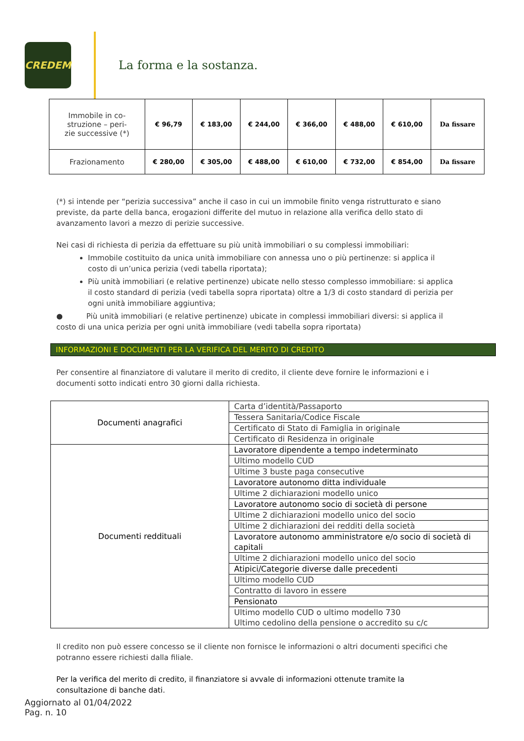CREDEM
La forma e la sostanza.
| Immobile in co- struzione – peri- zie successive (*) | € 96,79 | € 183,00 | € 244,00 | € 366,00 | € 488,00 | € 610,00 | Da fissare |
| Frazionamento | € 280,00 | € 305,00 | € 488,00 | € 610,00 | € 732,00 | € 854,00 | Da fissare |
(*) si intende per “perizia successiva” anche il caso in cui un immobile finito venga ristrutturato e siano previste, da parte della banca, erogazioni differite del mutuo in relazione alla verifica dello stato di avanzamento lavori a mezzo di perizie successive.
Nei casi di richiesta di perizia da effettuare su più unità immobiliari o su complessi immobiliari:
Immobile costituito da unica unità immobiliare con annessa uno o più pertinenze: si applica il costo di un’unica perizia (vedi tabella riportata);
Più unità immobiliari (e relative pertinenze) ubicate nello stesso complesso immobiliare: si applica il costo standard di perizia (vedi tabella sopra riportata) oltre a 1/3 di costo standard di perizia per ogni unità immobiliare aggiuntiva;
● Più unità immobiliari (e relative pertinenze) ubicate in complessi immobiliari diversi: si applica il costo di una unica perizia per ogni unità immobiliare (vedi tabella sopra riportata)
INFORMAZIONI E DOCUMENTI PER LA VERIFICA DEL MERITO DI CREDITO
Per consentire al finanziatore di valutare il merito di credito, il cliente deve fornire le informazioni e i documenti sotto indicati entro 30 giorni dalla richiesta.
| Documenti anagrafici | Carta d’identità/Passaporto |
| | Tessera Sanitaria/Codice Fiscale |
| | Certificato di Stato di Famiglia in originale |
| | Certificato di Residenza in originale |
| Documenti reddituali | Lavoratore dipendente a tempo indeterminato |
| | Ultimo modello CUD |
| | Ultime 3 buste paga consecutive |
| | Lavoratore autonomo ditta individuale |
| | Ultime 2 dichiarazioni modello unico |
| | Lavoratore autonomo socio di società di persone |
| | Ultime 2 dichiarazioni modello unico del socio |
| | Ultime 2 dichiarazioni dei redditi della società |
| | Lavoratore autonomo amministratore e/o socio di società di capitali |
| | Ultime 2 dichiarazioni modello unico del socio |
| | Atipici/Categorie diverse dalle precedenti |
| | Ultimo modello CUD |
| | Contratto di lavoro in essere |
| | Pensionato |
| | Ultimo modello CUD o ultimo modello 730 Ultimo cedolino della pensione o accredito su c/c |
Il credito non può essere concesso se il cliente non fornisce le informazioni o altri documenti specifici che potranno essere richiesti dalla filiale.
Per la verifica del merito di credito, il finanziatore si avvale di informazioni ottenute tramite la consultazione di banche dati.
Aggiornato al 01/04/2022
Pag. n. 10